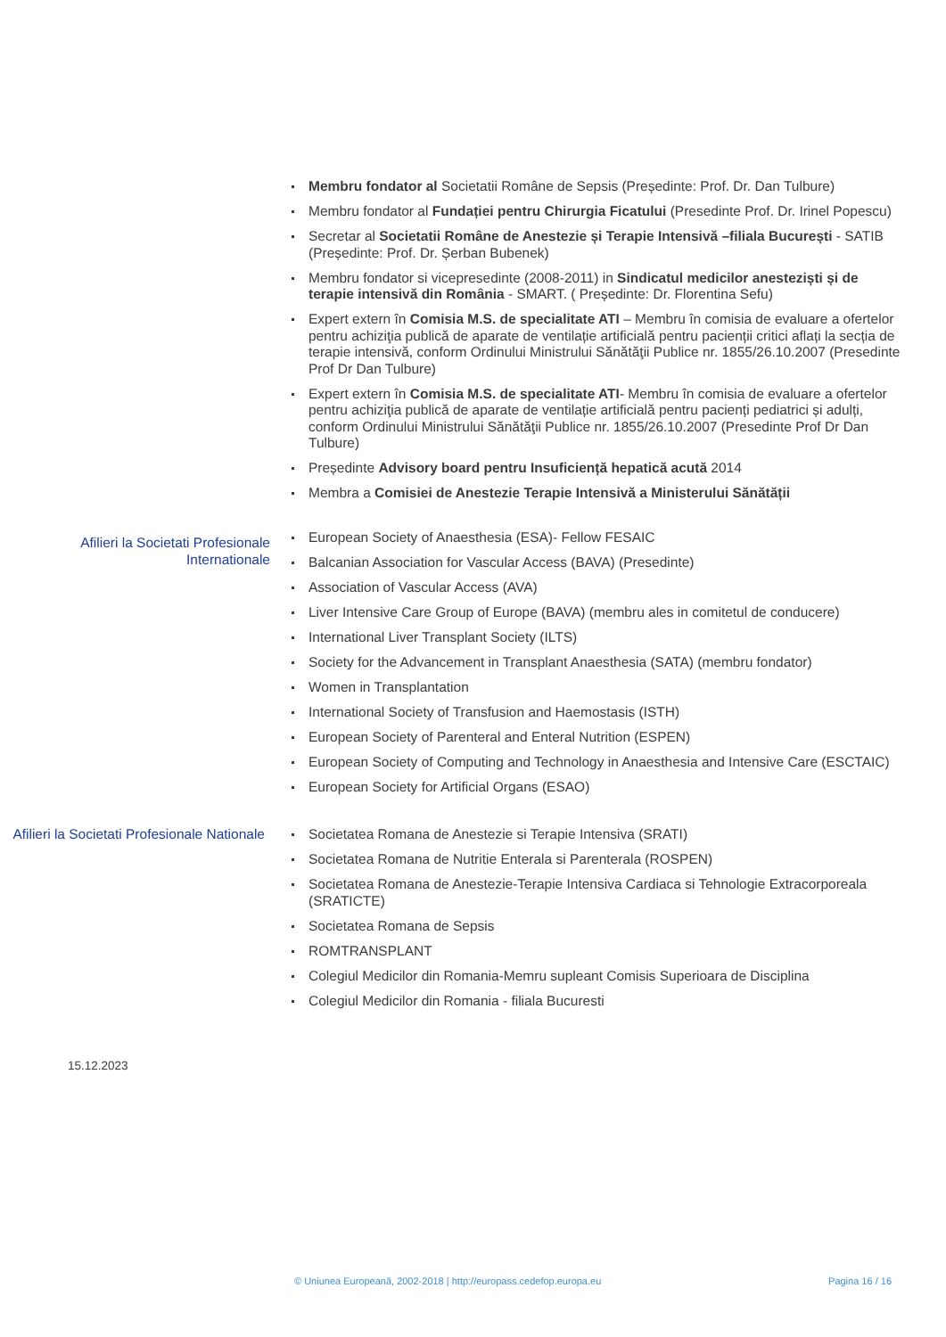Membru fondator al Societatii Române de Sepsis (Președinte: Prof. Dr. Dan Tulbure)
Membru fondator al Fundației pentru Chirurgia Ficatului (Presedinte Prof. Dr. Irinel Popescu)
Secretar al Societatii Române de Anestezie și Terapie Intensivă –filiala București - SATIB
(Președinte: Prof. Dr. Șerban Bubenek)
Membru fondator si vicepresedinte (2008-2011) in Sindicatul medicilor anesteziști și de terapie intensivă din România - SMART. ( Președinte: Dr. Florentina Sefu)
Expert extern în Comisia M.S. de specialitate ATI – Membru în comisia de evaluare a ofertelor pentru achiziţia publică de aparate de ventilație artificială pentru pacienții critici aflați la secția de terapie intensivă, conform Ordinului Ministrului Sănătăţii Publice nr. 1855/26.10.2007 (Presedinte Prof Dr Dan Tulbure)
Expert extern în Comisia M.S. de specialitate ATI- Membru în comisia de evaluare a ofertelor pentru achiziţia publică de aparate de ventilație artificială pentru pacienți pediatrici și adulți, conform Ordinului Ministrului Sănătăţii Publice nr. 1855/26.10.2007 (Presedinte Prof Dr Dan Tulbure)
Președinte Advisory board pentru Insuficiență hepatică acută 2014
Membra a Comisiei de Anestezie Terapie Intensivă a Ministerului Sănătății
Afilieri la Societati Profesionale Internationale
European Society of Anaesthesia (ESA)- Fellow FESAIC
Balcanian Association for Vascular Access (BAVA) (Presedinte)
Association of Vascular Access (AVA)
Liver Intensive Care Group of Europe (BAVA) (membru ales in comitetul de conducere)
International Liver Transplant Society (ILTS)
Society for the Advancement in Transplant Anaesthesia (SATA) (membru fondator)
Women in Transplantation
International Society of Transfusion and Haemostasis (ISTH)
European Society of Parenteral and Enteral Nutrition (ESPEN)
European Society of Computing and Technology in Anaesthesia and Intensive Care (ESCTAIC)
European Society for Artificial Organs (ESAO)
Afilieri la Societati Profesionale Nationale
Societatea Romana de Anestezie si Terapie Intensiva (SRATI)
Societatea Romana de Nutritie Enterala si Parenterala (ROSPEN)
Societatea Romana de Anestezie-Terapie Intensiva Cardiaca si Tehnologie Extracorporeala (SRATICTE)
Societatea Romana de Sepsis
ROMTRANSPLANT
Colegiul Medicilor din Romania-Memru supleant Comisis Superioara de Disciplina
Colegiul Medicilor din Romania - filiala Bucuresti
15.12.2023
© Uniunea Europeană, 2002-2018 | http://europass.cedefop.europa.eu Pagina 16 / 16